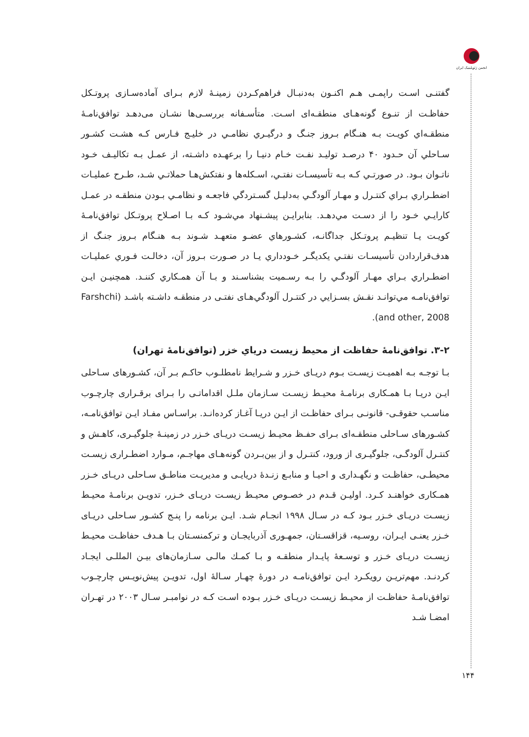انجمن ژئوپلیتیک ایران
گفتنـی اسـت راپمـی هـم اکنـون بەدنبـال فراهم‌کـردن زمینـهٔ لازم بـرای آماده‌سـازی پروتـکل حفاظـت از تنـوع گونه‌هـای منطقـه‌ای اسـت. متأسـفانه بررسـی‌ها نشـان می‌دهـد توافق‌نامـهٔ منطقـه‌اي کویـت بـه هنـگام بـروز جنـگ و درگیـري نظامـي در خلیـج فـارس کـه هشـت کشـور سـاحلي آن حـدود ۴۰ درصـد تولیـد نفـت خـام دنیـا را برعهـده داشـته، از عمـل بـه تکالیـف خـود ناتـوان بـود. در صورتـي کـه بـه تأسیسـات نفتـي، اسـکله‌ها و نفتکش‌هـا حملاتـي شـد، طـرح عملیـات اضطـراري بـراي کنتـرل و مهـار آلودگـي بەدلیـل گسـتردگي فاجعـه و نظامـي بـودن منطقـه در عمـل کارایـي خـود را از دسـت مي‌دهـد. بنابرایـن پیشـنهاد مي‌شـود کـه بـا اصـلاح پروتـکل توافق‌نامـهٔ کویـت یـا تنظیـم پروتـکل جداگانـه، کشـورهاي عضـو متعهـد شـوند بـه هنـگام بـروز جنـگ از هدف‌قراردادن تأسیسـات نفتـي یکدیگـر خـودداري یـا در صـورت بـروز آن، دخالـت فـوري عملیـات اضطـراري بـراي مهـار آلودگـي را بـه رسـمیت بشناسـند و بـا آن همـکاري کننـد. همچنیـن ایـن توافق‌نامـه مي‌توانـد نقـش بسـزایي در کنتـرل آلودگي‌هـای نفتـی در منطقـه داشـته باشـد (Farshchi and other, 2008).
۳-۲. توافق‌نامۀ حفاظت از محیط زیست دریاي خزر (توافق‌نامۀ تهران)
بـا توجـه بـه اهمیـت زیسـت بـوم دریـای خـزر و شـرایط نامطلـوب حاکـم بـر آن، کشـورهای سـاحلی ایـن دریـا بـا همـکاری برنامـهٔ محیـط زیسـت سـازمان ملـل اقداماتـی را بـرای برقـراری چارچـوب مناسـب حقوقـی- قانونـی بـرای حفاظـت از ایـن دریـا آغـاز کرده‌انـد. براسـاس مفـاد ایـن توافق‌نامـه، کشـورهای سـاحلی منطقـه‌ای بـرای حفـظ محیـط زیسـت دریـای خـزر در زمینـهٔ جلوگیـری، کاهـش و کنتـرل آلودگـی، جلوگیـری از ورود، کنتـرل و از بین‌بـردن گونه‌هـای مهاجـم، مـوارد اضطـراری زیسـت محیطـی، حفاظـت و نگهـداری و احیـا و منابـع زنـدهٔ دریایـی و مدیریـت مناطـق سـاحلی دریـای خـزر همـکاری خواهنـد کـرد. اولیـن قـدم در خصـوص محیـط زیسـت دریـای خـزر، تدویـن برنامـهٔ محیـط زیسـت دریـای خـزر بـود کـه در سـال ۱۹۹۸ انجـام شـد. ایـن برنامه را پنـج کشـور سـاحلی دریـای خـزر یعنـی ایـران، روسـیه، قزاقسـتان، جمهـوری آذربایجـان و ترکمنسـتان بـا هـدف حفاظـت محیـط زیسـت دریـای خـزر و توسـعهٔ پایـدار منطقـه و بـا کمـك مالـی سـازمان‌های بیـن المللـی ایجـاد کردنـد. مهم‌تریـن رویکـرد ایـن توافق‌نامـه در دورهٔ چهـار سـالهٔ اول، تدویـن پیش‌نویـس چارچـوب توافق‌نامـهٔ حفاظـت از محیـط زیسـت دریـای خـزر بـوده اسـت کـه در نوامبـر سـال ۲۰۰۳ در تهـران امضـا شـد
۱۴۴